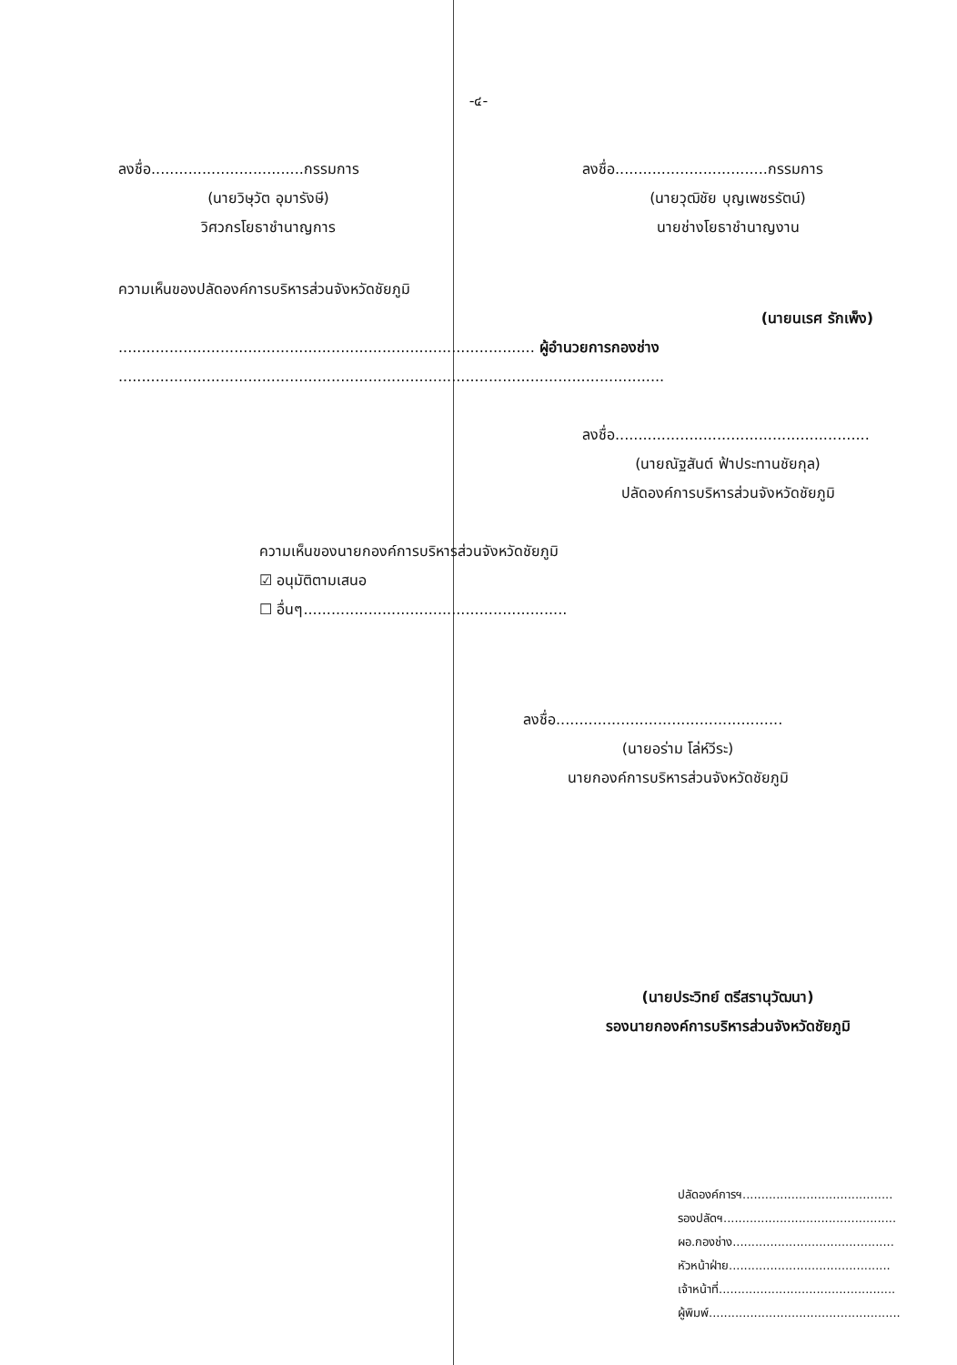-๔-
ลงชื่อ.................................กรรมการ
(นายวิษุวัต อุมารังษี)
วิศวกรโยธาชำนาญการ
ลงชื่อ.................................กรรมการ
(นายวุฒิชัย บุญเพชรรัตน์)
นายช่างโยธาชำนาญงาน
ความเห็นของปลัดองค์การบริหารส่วนจังหวัดชัยภูมิ
(นายนเรศ รักเพ็ง)
.......................................................................................... ผู้อำนวยการกองช่าง
......................................................................................................................
ลงชื่อ.......................................................
(นายณัฐสันต์ ฟ้าประทานชัยกุล)
ปลัดองค์การบริหารส่วนจังหวัดชัยภูมิ
ความเห็นของนายกองค์การบริหารส่วนจังหวัดชัยภูมิ
☑ อนุมัติตามเสนอ
☐ อื่นๆ.........................................................
ลงชื่อ.................................................
(นายอร่าม โล่ห์วีระ)
นายกองค์การบริหารส่วนจังหวัดชัยภูมิ
(นายประวิทย์ ตรีสรานุวัฒนา)
รองนายกองค์การบริหารส่วนจังหวัดชัยภูมิ
ปลัดองค์การฯ........................................
รองปลัดฯ..............................................
ผอ.กองช่าง...........................................
หัวหน้าฝ่าย...........................................
เจ้าหน้าที่...............................................
ผู้พิมพ์...................................................